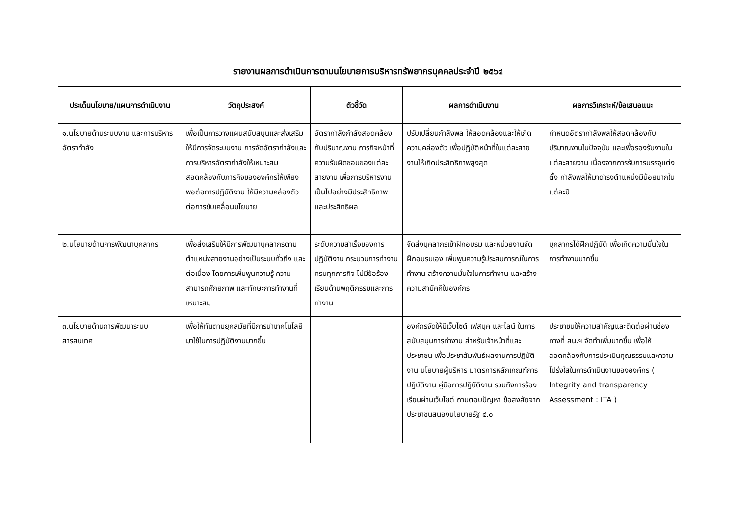รายงานผลการดำเนินการตามนโยบายการบริหารทรัพยากรบุคคลประจำปี ๒๕๖๔
| ประเด็นนโยบาย/แผนการดำเนินงาน | วัตถุประสงค์ | ตัวชี้วัด | ผลการดำเนินงาน | ผลการวิเคราะห์/ข้อเสนอแนะ |
| --- | --- | --- | --- | --- |
| ๑.นโยบายด้านระบบงาน และการบริหารอัตรากำลัง | เพื่อเป็นการวางแผนสนับสนุนและส่งเสริมให้มีการจัดระบบงาน การจัดอัตรากำลังและการบริหารอัตรากำลังให้เหมาะสมสอดคล้องกับภารกิจขององค์กรให้เพียงพอต่อการปฏิบัติงาน ให้มีความคล่องตัวต่อการขับเคลื่อนนโยบาย | อัตรากำลังกำลังสอดคล้องกับปริมาณงาน ภารกิจหน้าที่ความรับผิดชอบของแต่ละสายงาน เพื่อการบริหารงานเป็นไปอย่างมีประสิทธิภาพและประสิทธิผล | ปรับเปลี่ยนกำลังพล ให้สอดคล้องและให้เกิดความคล่องตัว เพื่อปฏิบัติหน้าที่ในแต่ละสายงานให้เกิดประสิทธิภาพสูงสุด | กำหนดอัตรากำลังพลให้สอดคล้องกับปริมาณงานในปัจจุบัน และเพื่อรองรับงานในแต่ละสายงาน เนื่องจากการรับการบรรจุแต่งตั้ง กำลังพลให้มาดำรงตำแหน่งมีน้อยมากในแต่ละปี |
| ๒.นโยบายด้านการพัฒนาบุคลากร | เพื่อส่งเสริมให้มีการพัฒนาบุคลากรตามตำแหน่งสายงานอย่างเป็นระบบทั่วถึง และต่อเนื่อง โดยการเพิ่มพูนความรู้ ความสามารถศักยภาพ และทักษะการทำงานที่เหมาะสม | ระดับความสำเร็จของการปฏิบัติงาน กระบวนการทำงานครบทุกภารกิจ ไม่มีข้อร้องเรียนด้านพฤติกรรมและการทำงาน | จัดส่งบุคลากรเข้าฝึกอบรม และหน่วยงานจัดฝึกอบรมเอง เพิ่มพูนความรู้ประสบการณ์ในการทำงาน สร้างความมั่นใจในการทำงาน และสร้างความสามัคคีในองค์กร | บุคลากรได้ฝึกปฏิบัติ เพื่อเกิดความมั่นใจในการทำงานมากขึ้น |
| ๓.นโยบายด้านการพัฒนาระบบสารสนเทศ | เพื่อให้ทันตามยุคสมัยที่มีการนำเทคโนโลยีมาใช้ในการปฏิบัติงานมากขึ้น | | องค์กรจัดให้มีเว็บไซต์ เฟสบุค และไลน์ ในการสนับสนุนการทำงาน สำหรับเจ้าหน้าที่และประชาชน เพื่อประชาสัมพันธ์ผลงานการปฏิบัติงาน นโยบายผู้บริหาร มาตรการหลักเกณฑ์การปฏิบัติงาน คู่มือการปฏิบัติงาน รวมถึงการร้องเรียนผ่านเว็บไซต์ ถามตอบปัญหา ข้อสงสัยจากประชาชนสนองนโยบายรัฐ ๔.๐ | ประชาชนให้ความสำคัญและติดต่อผ่านช่องทางที่ สน.ฯ จัดทำเพิ่มมากขึ้น เพื่อให้สอดคล้องกับการประเมินคุณธรรมและความโปร่งใสในการดำเนินงานขององค์กร ( Integrity and transparency Assessment : ITA ) |